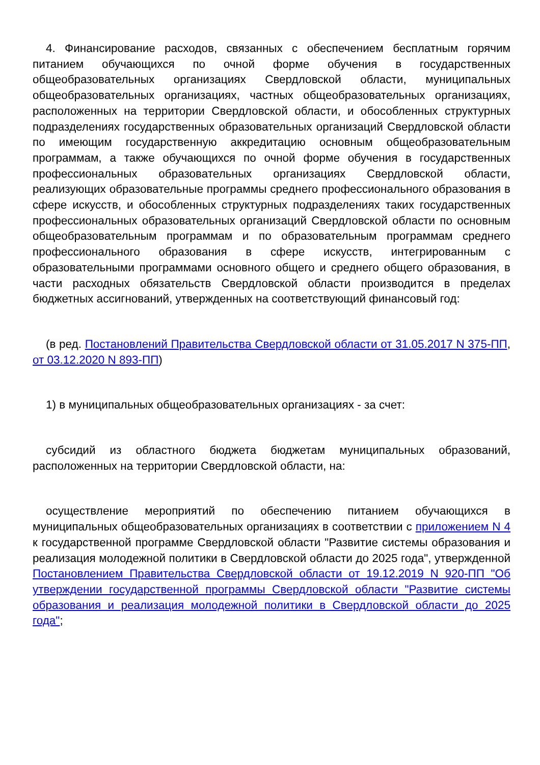4. Финансирование расходов, связанных с обеспечением бесплатным горячим питанием обучающихся по очной форме обучения в государственных общеобразовательных организациях Свердловской области, муниципальных общеобразовательных организациях, частных общеобразовательных организациях, расположенных на территории Свердловской области, и обособленных структурных подразделениях государственных образовательных организаций Свердловской области по имеющим государственную аккредитацию основным общеобразовательным программам, а также обучающихся по очной форме обучения в государственных профессиональных образовательных организациях Свердловской области, реализующих образовательные программы среднего профессионального образования в сфере искусств, и обособленных структурных подразделениях таких государственных профессиональных образовательных организаций Свердловской области по основным общеобразовательным программам и по образовательным программам среднего профессионального образования в сфере искусств, интегрированным с образовательными программами основного общего и среднего общего образования, в части расходных обязательств Свердловской области производится в пределах бюджетных ассигнований, утвержденных на соответствующий финансовый год:
(в ред. Постановлений Правительства Свердловской области от 31.05.2017 N 375-ПП, от 03.12.2020 N 893-ПП)
1) в муниципальных общеобразовательных организациях - за счет:
субсидий из областного бюджета бюджетам муниципальных образований, расположенных на территории Свердловской области, на:
осуществление мероприятий по обеспечению питанием обучающихся в муниципальных общеобразовательных организациях в соответствии с приложением N 4 к государственной программе Свердловской области "Развитие системы образования и реализация молодежной политики в Свердловской области до 2025 года", утвержденной Постановлением Правительства Свердловской области от 19.12.2019 N 920-ПП "Об утверждении государственной программы Свердловской области "Развитие системы образования и реализация молодежной политики в Свердловской области до 2025 года";